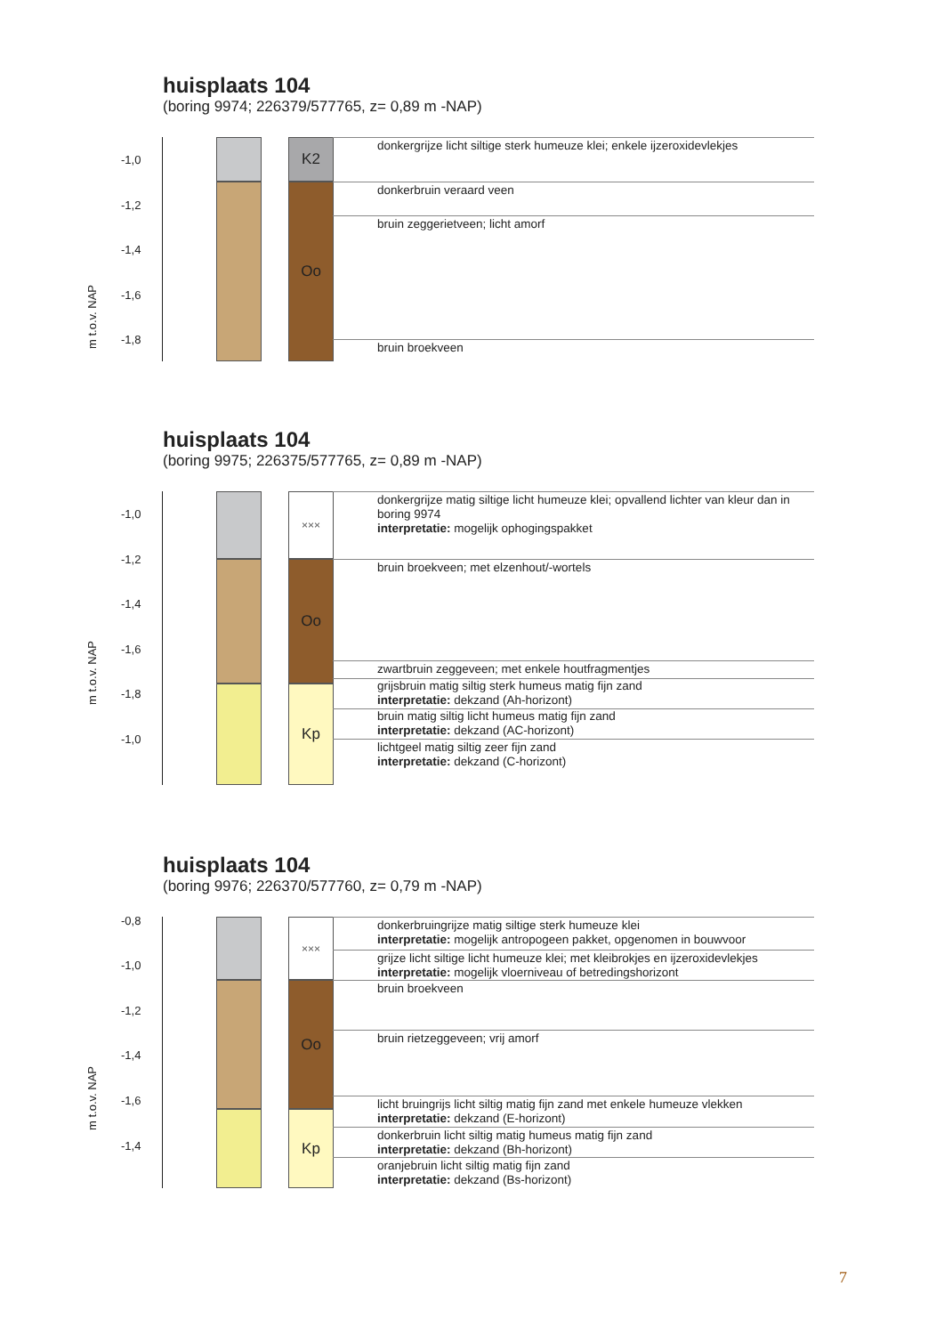huisplaats 104
(boring 9974; 226379/577765, z= 0,89 m -NAP)
m t.o.v. NAP
-1,0
-1,2
-1,4
-1,6
-1,8
K2
Oo
donkergrijze licht siltige sterk humeuze klei; enkele ijzeroxidevlekjes
donkerbruin veraard veen
bruin zeggerietveen; licht amorf
bruin broekveen
huisplaats 104
(boring 9975; 226375/577765, z= 0,89 m -NAP)
m t.o.v. NAP
-1,0
-1,2
-1,4
-1,6
-1,8
-1,0
×××
Oo
Kp
donkergrijze matig siltige licht humeuze klei; opvallend lichter van kleur dan in
boring 9974
interpretatie: mogelijk ophogingspakket
bruin broekveen; met elzenhout/-wortels
zwartbruin zeggeveen; met enkele houtfragmentjes
grijsbruin matig siltig sterk humeus matig fijn zand
interpretatie: dekzand (Ah-horizont)
bruin matig siltig licht humeus matig fijn zand
interpretatie: dekzand (AC-horizont)
lichtgeel matig siltig zeer fijn zand
interpretatie: dekzand (C-horizont)
huisplaats 104
(boring 9976; 226370/577760, z= 0,79 m -NAP)
m t.o.v. NAP
-0,8
-1,0
-1,2
-1,4
-1,6
-1,4
×××
Oo
Kp
donkerbruingrijze matig siltige sterk humeuze klei
interpretatie: mogelijk antropogeen pakket, opgenomen in bouwvoor
grijze licht siltige licht humeuze klei; met kleibrokjes en ijzeroxidevlekjes
interpretatie: mogelijk vloerniveau of betredingshorizont
bruin broekveen
bruin rietzeggeveen; vrij amorf
licht bruingrijs licht siltig matig fijn zand met enkele humeuze vlekken
interpretatie: dekzand (E-horizont)
donkerbruin licht siltig matig humeus matig fijn zand
interpretatie: dekzand (Bh-horizont)
oranjebruin licht siltig matig fijn zand
interpretatie: dekzand (Bs-horizont)
7